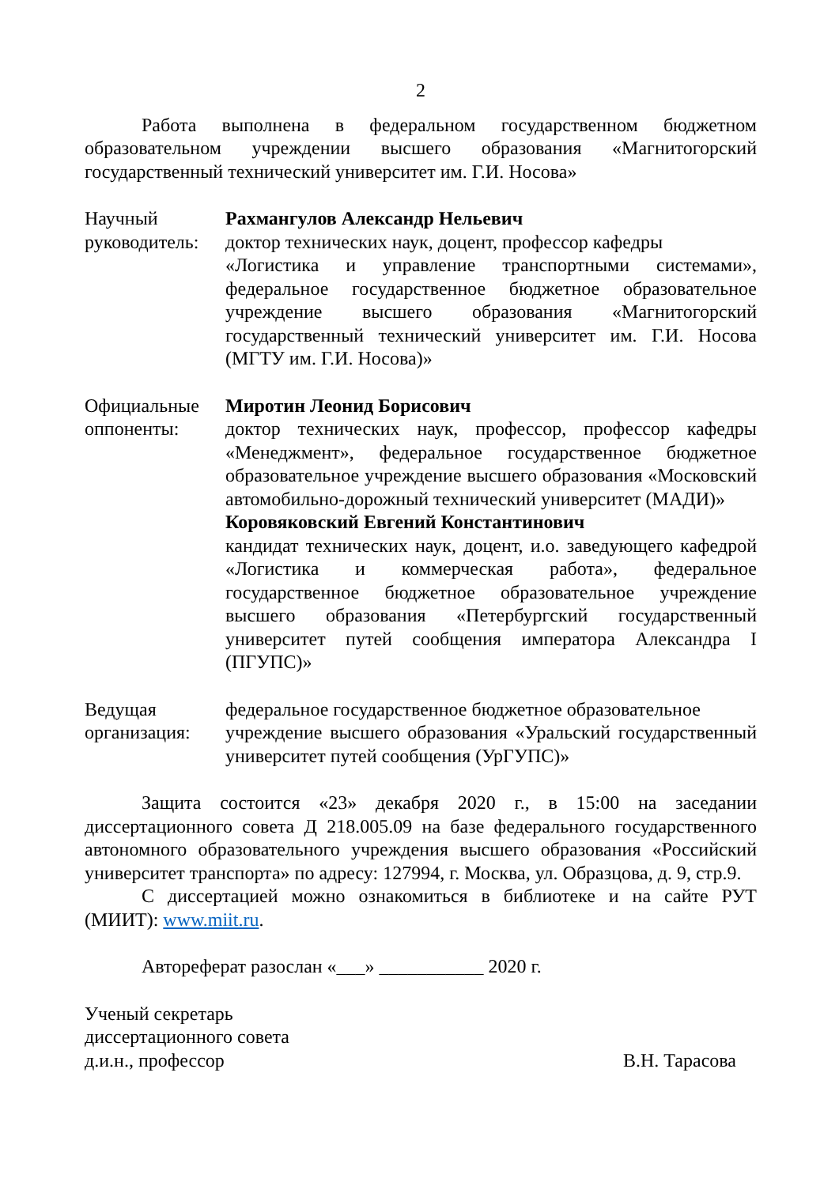2
Работа выполнена в федеральном государственном бюджетном образовательном учреждении высшего образования «Магнитогорский государственный технический университет им. Г.И. Носова»
Научный
руководитель:
Рахмангулов Александр Нельевич
доктор технических наук, доцент, профессор кафедры
«Логистика и управление транспортными системами», федеральное государственное бюджетное образовательное учреждение высшего образования «Магнитогорский государственный технический университет им. Г.И. Носова (МГТУ им. Г.И. Носова)»
Официальные
оппоненты:
Миротин Леонид Борисович
доктор технических наук, профессор, профессор кафедры «Менеджмент», федеральное государственное бюджетное образовательное учреждение высшего образования «Московский автомобильно-дорожный технический университет (МАДИ)»
Коровяковский Евгений Константинович
кандидат технических наук, доцент, и.о. заведующего кафедрой «Логистика и коммерческая работа», федеральное государственное бюджетное образовательное учреждение высшего образования «Петербургский государственный университет путей сообщения императора Александра I (ПГУПС)»
Ведущая
организация:
федеральное государственное бюджетное образовательное
учреждение высшего образования «Уральский государственный университет путей сообщения (УрГУПС)»
Защита состоится «23» декабря 2020 г., в 15:00 на заседании диссертационного совета Д 218.005.09 на базе федерального государственного автономного образовательного учреждения высшего образования «Российский университет транспорта» по адресу: 127994, г. Москва, ул. Образцова, д. 9, стр.9.
С диссертацией можно ознакомиться в библиотеке и на сайте РУТ (МИИТ): www.miit.ru.
Автореферат разослан «___» ___________ 2020 г.
Ученый секретарь
диссертационного совета
д.и.н., профессор В.Н. Тарасова